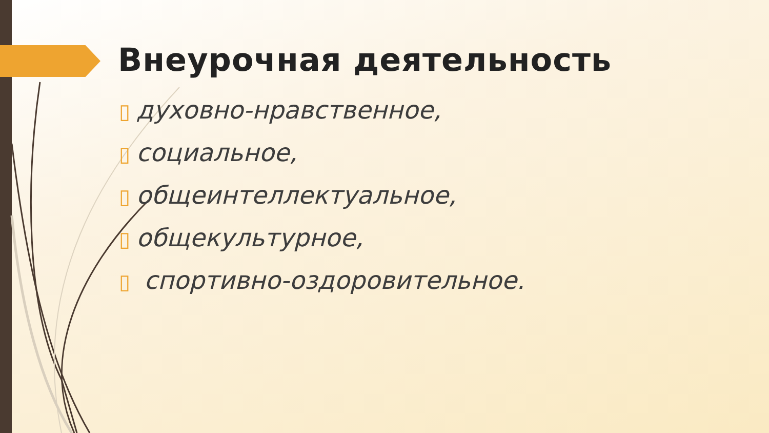Внеурочная деятельность
▯ духовно-нравственное,
▯ социальное,
▯ общеинтеллектуальное,
▯ общекультурное,
▯ спортивно-оздоровительное.